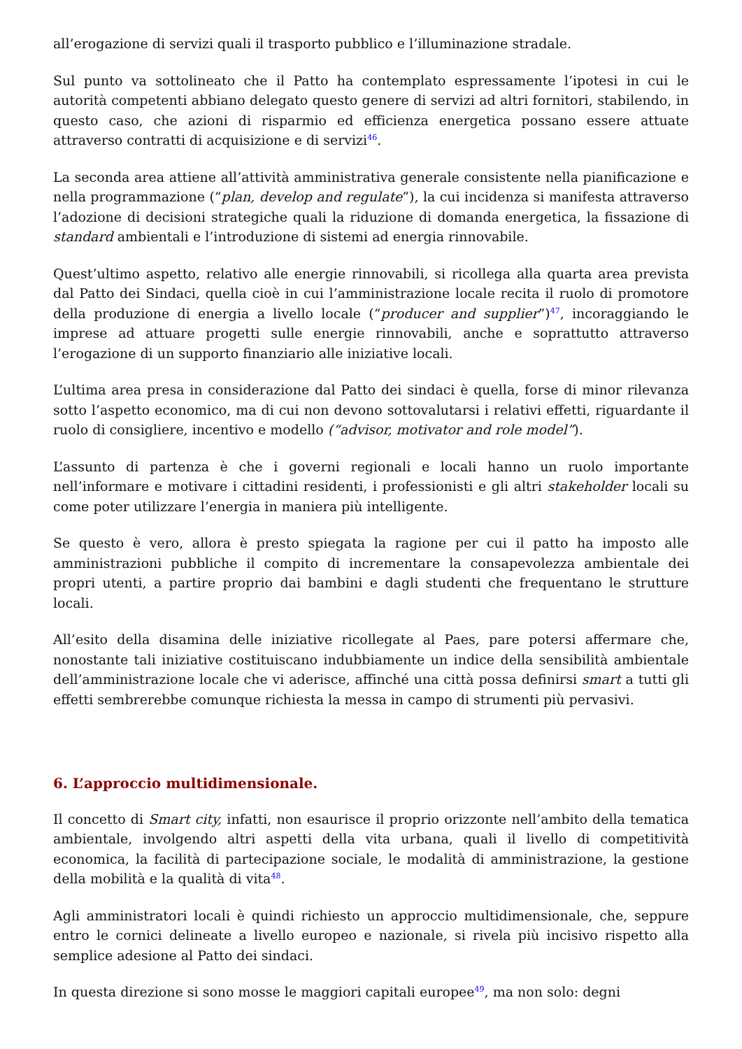all’erogazione di servizi quali il trasporto pubblico e l’illuminazione stradale.
Sul punto va sottolineato che il Patto ha contemplato espressamente l’ipotesi in cui le autorità competenti abbiano delegato questo genere di servizi ad altri fornitori, stabilendo, in questo caso, che azioni di risparmio ed efficienza energetica possano essere attuate attraverso contratti di acquisizione e di servizi<sup>46</sup>.
La seconda area attiene all’attività amministrativa generale consistente nella pianificazione e nella programmazione (“plan, develop and regulate”), la cui incidenza si manifesta attraverso l’adozione di decisioni strategiche quali la riduzione di domanda energetica, la fissazione di standard ambientali e l’introduzione di sistemi ad energia rinnovabile.
Quest’ultimo aspetto, relativo alle energie rinnovabili, si ricollega alla quarta area prevista dal Patto dei Sindaci, quella cioè in cui l’amministrazione locale recita il ruolo di promotore della produzione di energia a livello locale (“producer and supplier”)<sup>47</sup>, incoraggiando le imprese ad attuare progetti sulle energie rinnovabili, anche e soprattutto attraverso l’erogazione di un supporto finanziario alle iniziative locali.
L’ultima area presa in considerazione dal Patto dei sindaci è quella, forse di minor rilevanza sotto l’aspetto economico, ma di cui non devono sottovalutarsi i relativi effetti, riguardante il ruolo di consigliere, incentivo e modello (“advisor, motivator and role model”).
L’assunto di partenza è che i governi regionali e locali hanno un ruolo importante nell’informare e motivare i cittadini residenti, i professionisti e gli altri stakeholder locali su come poter utilizzare l’energia in maniera più intelligente.
Se questo è vero, allora è presto spiegata la ragione per cui il patto ha imposto alle amministrazioni pubbliche il compito di incrementare la consapevolezza ambientale dei propri utenti, a partire proprio dai bambini e dagli studenti che frequentano le strutture locali.
All’esito della disamina delle iniziative ricollegate al Paes, pare potersi affermare che, nonostante tali iniziative costituiscano indubbiamente un indice della sensibilità ambientale dell’amministrazione locale che vi aderisce, affinché una città possa definirsi smart a tutti gli effetti sembrerebbe comunque richiesta la messa in campo di strumenti più pervasivi.
6. L’approccio multidimensionale.
Il concetto di Smart city, infatti, non esaurisce il proprio orizzonte nell’ambito della tematica ambientale, involgendo altri aspetti della vita urbana, quali il livello di competitività economica, la facilità di partecipazione sociale, le modalità di amministrazione, la gestione della mobilità e la qualità di vita<sup>48</sup>.
Agli amministratori locali è quindi richiesto un approccio multidimensionale, che, seppure entro le cornici delineate a livello europeo e nazionale, si rivela più incisivo rispetto alla semplice adesione al Patto dei sindaci.
In questa direzione si sono mosse le maggiori capitali europee<sup>49</sup>, ma non solo: degni